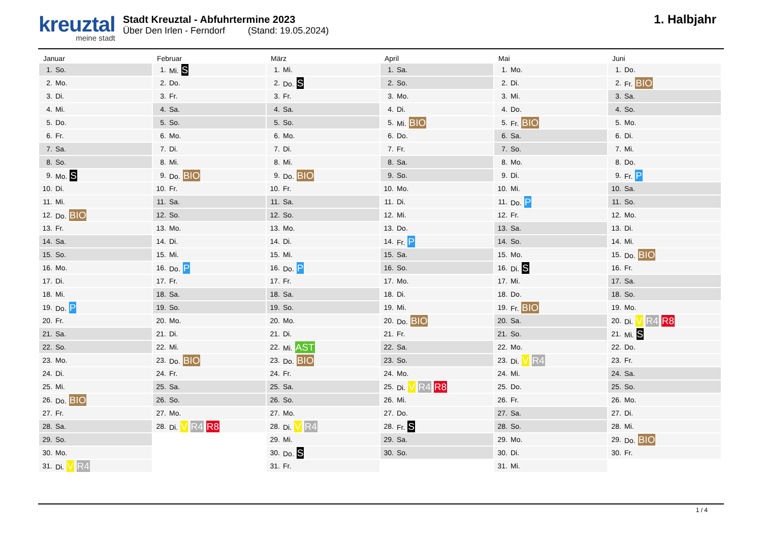kreuztal
meine stadt
Stadt Kreuztal - Abfuhrtermine 2023
Über Den Irlen - Ferndorf (Stand: 19.05.2024)
1. Halbjahr
Januar
| 1. | So. |
| 2. | Mo. |
| 3. | Di. |
| 4. | Mi. |
| 5. | Do. |
| 6. | Fr. |
| 7. | Sa. |
| 8. | So. |
| 9. | Mo. S |
| 10. | Di. |
| 11. | Mi. |
| 12. | Do. BIO |
| 13. | Fr. |
| 14. | Sa. |
| 15. | So. |
| 16. | Mo. |
| 17. | Di. |
| 18. | Mi. |
| 19. | Do. P |
| 20. | Fr. |
| 21. | Sa. |
| 22. | So. |
| 23. | Mo. |
| 24. | Di. |
| 25. | Mi. |
| 26. | Do. BIO |
| 27. | Fr. |
| 28. | Sa. |
| 29. | So. |
| 30. | Mo. |
| 31. | Di. V R4 |
Februar
| 1. | Mi. S |
| 2. | Do. |
| 3. | Fr. |
| 4. | Sa. |
| 5. | So. |
| 6. | Mo. |
| 7. | Di. |
| 8. | Mi. |
| 9. | Do. BIO |
| 10. | Fr. |
| 11. | Sa. |
| 12. | So. |
| 13. | Mo. |
| 14. | Di. |
| 15. | Mi. |
| 16. | Do. P |
| 17. | Fr. |
| 18. | Sa. |
| 19. | So. |
| 20. | Mo. |
| 21. | Di. |
| 22. | Mi. |
| 23. | Do. BIO |
| 24. | Fr. |
| 25. | Sa. |
| 26. | So. |
| 27. | Mo. |
| 28. | Di. V R4 R8 |
März
| 1. | Mi. |
| 2. | Do. S |
| 3. | Fr. |
| 4. | Sa. |
| 5. | So. |
| 6. | Mo. |
| 7. | Di. |
| 8. | Mi. |
| 9. | Do. BIO |
| 10. | Fr. |
| 11. | Sa. |
| 12. | So. |
| 13. | Mo. |
| 14. | Di. |
| 15. | Mi. |
| 16. | Do. P |
| 17. | Fr. |
| 18. | Sa. |
| 19. | So. |
| 20. | Mo. |
| 21. | Di. |
| 22. | Mi. AST |
| 23. | Do. BIO |
| 24. | Fr. |
| 25. | Sa. |
| 26. | So. |
| 27. | Mo. |
| 28. | Di. V R4 |
| 29. | Mi. |
| 30. | Do. S |
| 31. | Fr. |
April
| 1. | Sa. |
| 2. | So. |
| 3. | Mo. |
| 4. | Di. |
| 5. | Mi. BIO |
| 6. | Do. |
| 7. | Fr. |
| 8. | Sa. |
| 9. | So. |
| 10. | Mo. |
| 11. | Di. |
| 12. | Mi. |
| 13. | Do. |
| 14. | Fr. P |
| 15. | Sa. |
| 16. | So. |
| 17. | Mo. |
| 18. | Di. |
| 19. | Mi. |
| 20. | Do. BIO |
| 21. | Fr. |
| 22. | Sa. |
| 23. | So. |
| 24. | Mo. |
| 25. | Di. V R4 R8 |
| 26. | Mi. |
| 27. | Do. |
| 28. | Fr. S |
| 29. | Sa. |
| 30. | So. |
Mai
| 1. | Mo. |
| 2. | Di. |
| 3. | Mi. |
| 4. | Do. |
| 5. | Fr. BIO |
| 6. | Sa. |
| 7. | So. |
| 8. | Mo. |
| 9. | Di. |
| 10. | Mi. |
| 11. | Do. P |
| 12. | Fr. |
| 13. | Sa. |
| 14. | So. |
| 15. | Mo. |
| 16. | Di. S |
| 17. | Mi. |
| 18. | Do. |
| 19. | Fr. BIO |
| 20. | Sa. |
| 21. | So. |
| 22. | Mo. |
| 23. | Di. V R4 |
| 24. | Mi. |
| 25. | Do. |
| 26. | Fr. |
| 27. | Sa. |
| 28. | So. |
| 29. | Mo. |
| 30. | Di. |
| 31. | Mi. |
Juni
| 1. | Do. |
| 2. | Fr. BIO |
| 3. | Sa. |
| 4. | So. |
| 5. | Mo. |
| 6. | Di. |
| 7. | Mi. |
| 8. | Do. |
| 9. | Fr. P |
| 10. | Sa. |
| 11. | So. |
| 12. | Mo. |
| 13. | Di. |
| 14. | Mi. |
| 15. | Do. BIO |
| 16. | Fr. |
| 17. | Sa. |
| 18. | So. |
| 19. | Mo. |
| 20. | Di. V R4 R8 |
| 21. | Mi. S |
| 22. | Do. |
| 23. | Fr. |
| 24. | Sa. |
| 25. | So. |
| 26. | Mo. |
| 27. | Di. |
| 28. | Mi. |
| 29. | Do. BIO |
| 30. | Fr. |
1 / 4